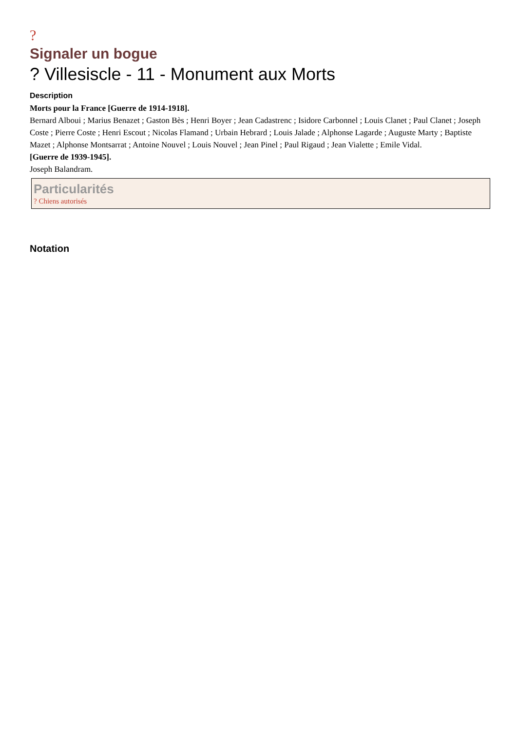?
Signaler un bogue
? Villesiscle - 11 - Monument aux Morts
Description
Morts pour la France [Guerre de 1914-1918].
Bernard Alboui ; Marius Benazet ; Gaston Bès ; Henri Boyer ; Jean Cadastrenc ; Isidore Carbonnel ; Louis Clanet ; Paul Clanet ; Joseph Coste ; Pierre Coste ; Henri Escout ; Nicolas Flamand ; Urbain Hebrard ; Louis Jalade ; Alphonse Lagarde ; Auguste Marty ; Baptiste Mazet ; Alphonse Montsarrat ; Antoine Nouvel ; Louis Nouvel ; Jean Pinel ; Paul Rigaud ; Jean Vialette ; Emile Vidal.
[Guerre de 1939-1945].
Joseph Balandram.
Particularités
? Chiens autorisés
Notation